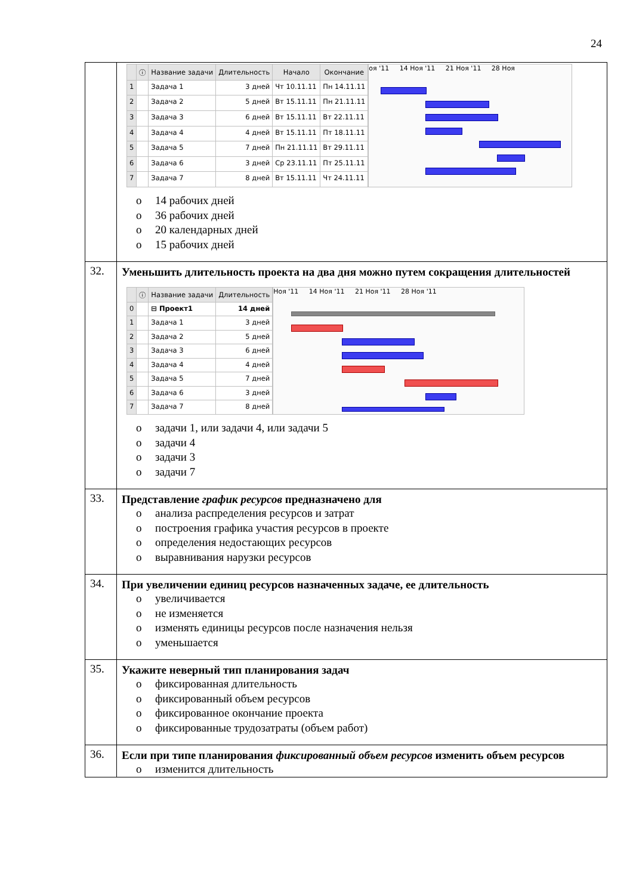24
| | / / ⓘ / Название задачи / Длительность / Начало / Окончание / / --- / --- / --- / --- / --- / --- / / 1 / / Задача 1 / 3 дней / Чт 10.11.11 / Пн 14.11.11 / / 2 / / Задача 2 / 5 дней / Вт 15.11.11 / Пн 21.11.11 / / 3 / / Задача 3 / 6 дней / Вт 15.11.11 / Вт 22.11.11 / / 4 / / Задача 4 / 4 дней / Вт 15.11.11 / Пт 18.11.11 / / 5 / / Задача 5 / 7 дней / Пн 21.11.11 / Вт 29.11.11 / / 6 / / Задача 6 / 3 дней / Ср 23.11.11 / Пт 25.11.11 / / 7 / / Задача 7 / 8 дней / Вт 15.11.11 / Чт 24.11.11 / оя '11 14 Ноя '11 21 Ноя '11 28 Ноя o 14 рабочих дней o 36 рабочих дней o 20 календарных дней o 15 рабочих дней |
| 32. | Уменьшить длительность проекта на два дня можно путем сокращения длительностей / / ⓘ / Название задачи / Длительность / / --- / --- / --- / --- / / 0 / / ⊟ Проект1 / 14 дней / / 1 / / Задача 1 / 3 дней / / 2 / / Задача 2 / 5 дней / / 3 / / Задача 3 / 6 дней / / 4 / / Задача 4 / 4 дней / / 5 / / Задача 5 / 7 дней / / 6 / / Задача 6 / 3 дней / / 7 / / Задача 7 / 8 дней / Ноя '11 14 Ноя '11 21 Ноя '11 28 Ноя '11 o задачи 1, или задачи 4, или задачи 5 o задачи 4 o задачи 3 o задачи 7 |
| 33. | Представление график ресурсов предназначено для o анализа распределения ресурсов и затрат o построения графика участия ресурсов в проекте o определения недостающих ресурсов o выравнивания нарузки ресурсов |
| 34. | При увеличении единиц ресурсов назначенных задаче, ее длительность o увеличивается o не изменяется o изменять единицы ресурсов после назначения нельзя o уменьшается |
| 35. | Укажите неверный тип планирования задач o фиксированная длительность o фиксированный объем ресурсов o фиксированное окончание проекта o фиксированные трудозатраты (объем работ) |
| 36. | Если при типе планирования фиксированный объем ресурсов изменить объем ресурсов o изменится длительность |